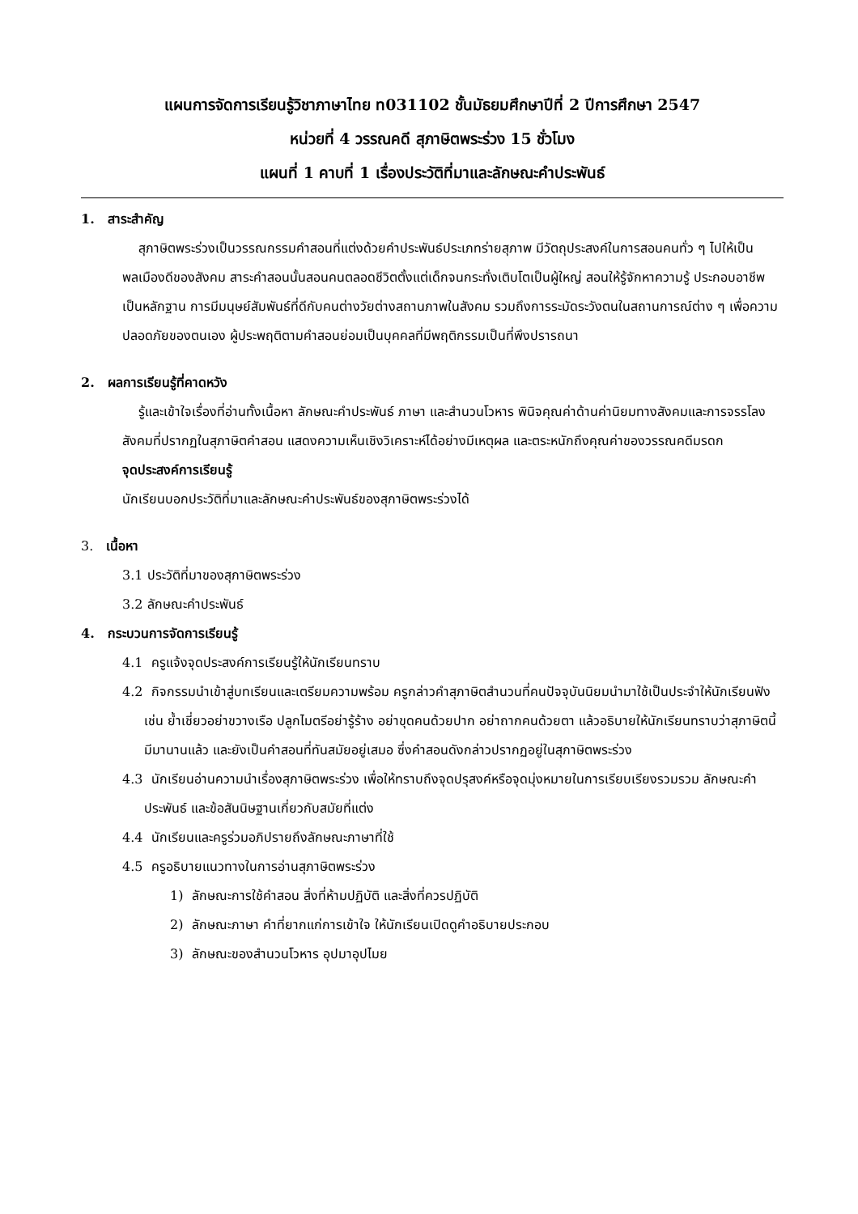แผนการจัดการเรียนรู้วิชาภาษาไทย ท031102 ชั้นมัธยมศึกษาปีที่ 2 ปีการศึกษา 2547
หน่วยที่ 4 วรรณคดี สุภาษิตพระร่วง 15 ชั่วโมง
แผนที่ 1 คาบที่ 1 เรื่องประวัติที่มาและลักษณะคำประพันธ์
1. สาระสำคัญ
สุภาษิตพระร่วงเป็นวรรณกรรมคำสอนที่แต่งด้วยคำประพันธ์ประเภทร่ายสุภาพ มีวัตถุประสงค์ในการสอนคนทั่ว ๆ ไปให้เป็นพลเมืองดีของสังคม สาระคำสอนนั้นสอนคนตลอดชีวิตตั้งแต่เด็กจนกระทั่งเติบโตเป็นผู้ใหญ่ สอนให้รู้จักหาความรู้ ประกอบอาชีพเป็นหลักฐาน การมีมนุษย์สัมพันธ์ที่ดีกับคนต่างวัยต่างสถานภาพในสังคม รวมถึงการระมัดระวังตนในสถานการณ์ต่าง ๆ เพื่อความปลอดภัยของตนเอง ผู้ประพฤติตามคำสอนย่อมเป็นบุคคลที่มีพฤติกรรมเป็นที่พึงปรารถนา
2. ผลการเรียนรู้ที่คาดหวัง
รู้และเข้าใจเรื่องที่อ่านทั้งเนื้อหา ลักษณะคำประพันธ์ ภาษา และสำนวนโวหาร พินิจคุณค่าด้านค่านิยมทางสังคมและการจรรโลงสังคมที่ปรากฏในสุภาษิตคำสอน แสดงความเห็นเชิงวิเคราะห์ได้อย่างมีเหตุผล และตระหนักถึงคุณค่าของวรรณคดีมรดก
จุดประสงค์การเรียนรู้
นักเรียนบอกประวัติที่มาและลักษณะคำประพันธ์ของสุภาษิตพระร่วงได้
3. เนื้อหา
3.1 ประวัติที่มาของสุภาษิตพระร่วง
3.2 ลักษณะคำประพันธ์
4. กระบวนการจัดการเรียนรู้
4.1 ครูแจ้งจุดประสงค์การเรียนรู้ให้นักเรียนทราบ
4.2 กิจกรรมนำเข้าสู่บทเรียนและเตรียมความพร้อม ครูกล่าวคำสุภาษิตสำนวนที่คนปัจจุบันนิยมนำมาใช้เป็นประจำให้นักเรียนฟัง เช่น ย้ำเชี่ยวอย่าขวางเรือ ปลูกไมตรีอย่ารู้ร้าง อย่าขุดคนด้วยปาก อย่าถากคนด้วยตา แล้วอธิบายให้นักเรียนทราบว่าสุภาษิตนี้มีมานานแล้ว และยังเป็นคำสอนที่ทันสมัยอยู่เสมอ ซึ่งคำสอนดังกล่าวปรากฏอยู่ในสุภาษิตพระร่วง
4.3 นักเรียนอ่านความนำเรื่องสุภาษิตพระร่วง เพื่อให้ทราบถึงจุดปรุสงค์หรือจุดมุ่งหมายในการเรียบเรียงรวมรวม ลักษณะคำประพันธ์ และข้อสันนิษฐานเกี่ยวกับสมัยที่แต่ง
4.4 นักเรียนและครูร่วมอภิปรายถึงลักษณะภาษาที่ใช้
4.5 ครูอธิบายแนวทางในการอ่านสุภาษิตพระร่วง
1) ลักษณะการใช้คำสอน สิ่งที่ห้ามปฏิบัติ และสิ่งที่ควรปฏิบัติ
2) ลักษณะภาษา คำที่ยากแก่การเข้าใจ ให้นักเรียนเปิดดูคำอธิบายประกอบ
3) ลักษณะของสำนวนโวหาร อุปมาอุปไมย